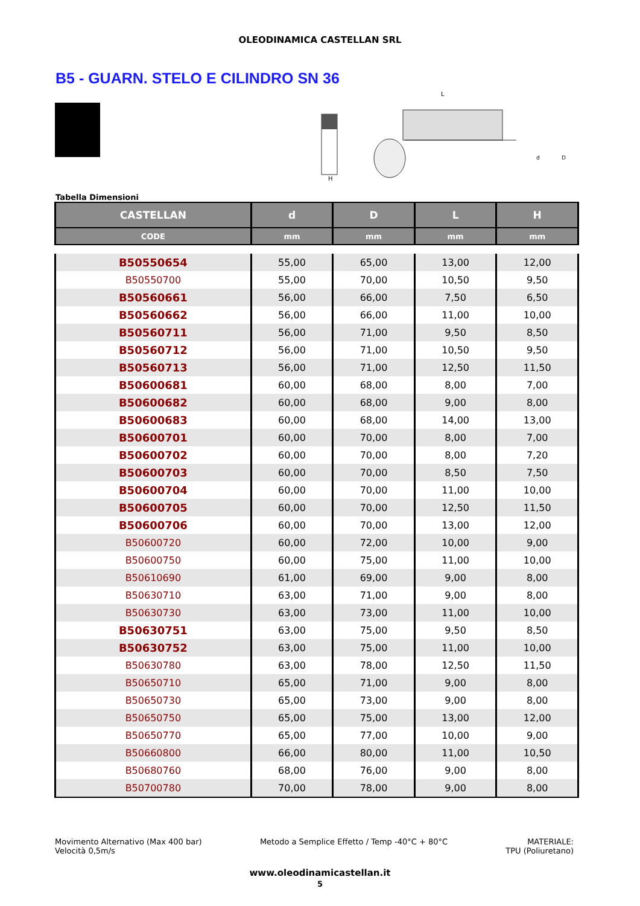OLEODINAMICA CASTELLAN SRL
B5 - GUARN. STELO E CILINDRO SN 36
H
L
d
D
Tabella Dimensioni
| CASTELLAN | d | D | L | H |
| --- | --- | --- | --- | --- |
| CODE | mm | mm | mm | mm |
| B50550654 | 55,00 | 65,00 | 13,00 | 12,00 |
| B50550700 | 55,00 | 70,00 | 10,50 | 9,50 |
| B50560661 | 56,00 | 66,00 | 7,50 | 6,50 |
| B50560662 | 56,00 | 66,00 | 11,00 | 10,00 |
| B50560711 | 56,00 | 71,00 | 9,50 | 8,50 |
| B50560712 | 56,00 | 71,00 | 10,50 | 9,50 |
| B50560713 | 56,00 | 71,00 | 12,50 | 11,50 |
| B50600681 | 60,00 | 68,00 | 8,00 | 7,00 |
| B50600682 | 60,00 | 68,00 | 9,00 | 8,00 |
| B50600683 | 60,00 | 68,00 | 14,00 | 13,00 |
| B50600701 | 60,00 | 70,00 | 8,00 | 7,00 |
| B50600702 | 60,00 | 70,00 | 8,00 | 7,20 |
| B50600703 | 60,00 | 70,00 | 8,50 | 7,50 |
| B50600704 | 60,00 | 70,00 | 11,00 | 10,00 |
| B50600705 | 60,00 | 70,00 | 12,50 | 11,50 |
| B50600706 | 60,00 | 70,00 | 13,00 | 12,00 |
| B50600720 | 60,00 | 72,00 | 10,00 | 9,00 |
| B50600750 | 60,00 | 75,00 | 11,00 | 10,00 |
| B50610690 | 61,00 | 69,00 | 9,00 | 8,00 |
| B50630710 | 63,00 | 71,00 | 9,00 | 8,00 |
| B50630730 | 63,00 | 73,00 | 11,00 | 10,00 |
| B50630751 | 63,00 | 75,00 | 9,50 | 8,50 |
| B50630752 | 63,00 | 75,00 | 11,00 | 10,00 |
| B50630780 | 63,00 | 78,00 | 12,50 | 11,50 |
| B50650710 | 65,00 | 71,00 | 9,00 | 8,00 |
| B50650730 | 65,00 | 73,00 | 9,00 | 8,00 |
| B50650750 | 65,00 | 75,00 | 13,00 | 12,00 |
| B50650770 | 65,00 | 77,00 | 10,00 | 9,00 |
| B50660800 | 66,00 | 80,00 | 11,00 | 10,50 |
| B50680760 | 68,00 | 76,00 | 9,00 | 8,00 |
| B50700780 | 70,00 | 78,00 | 9,00 | 8,00 |
Movimento Alternativo (Max 400 bar)
Velocità 0,5m/s
Metodo a Semplice Effetto / Temp -40°C + 80°C
MATERIALE:
TPU (Poliuretano)
www.oleodinamicastellan.it
5